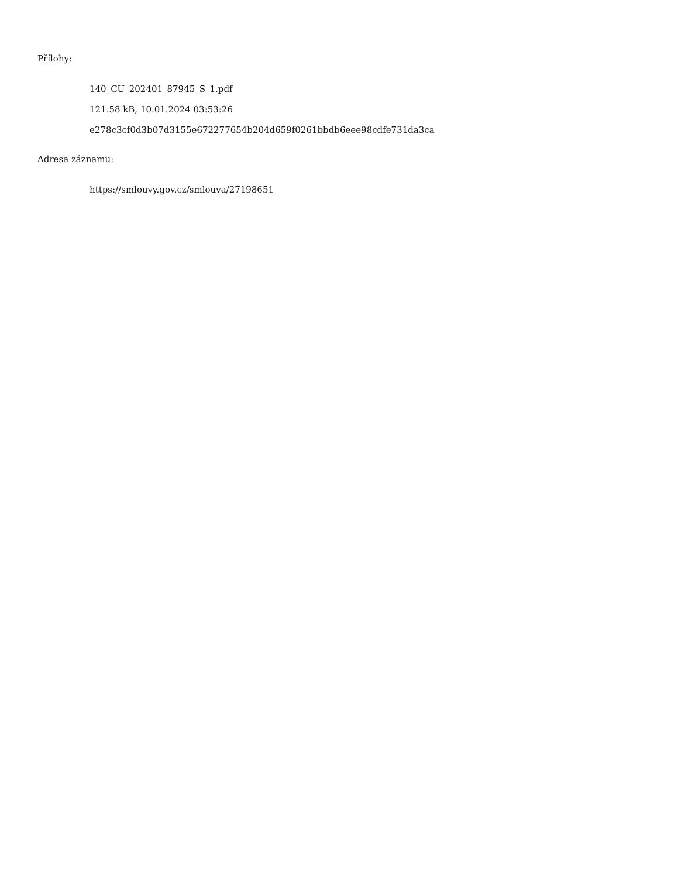Přílohy:
140_CU_202401_87945_S_1.pdf
121.58 kB, 10.01.2024 03:53:26
e278c3cf0d3b07d3155e672277654b204d659f0261bbdb6eee98cdfe731da3ca
Adresa záznamu:
https://smlouvy.gov.cz/smlouva/27198651